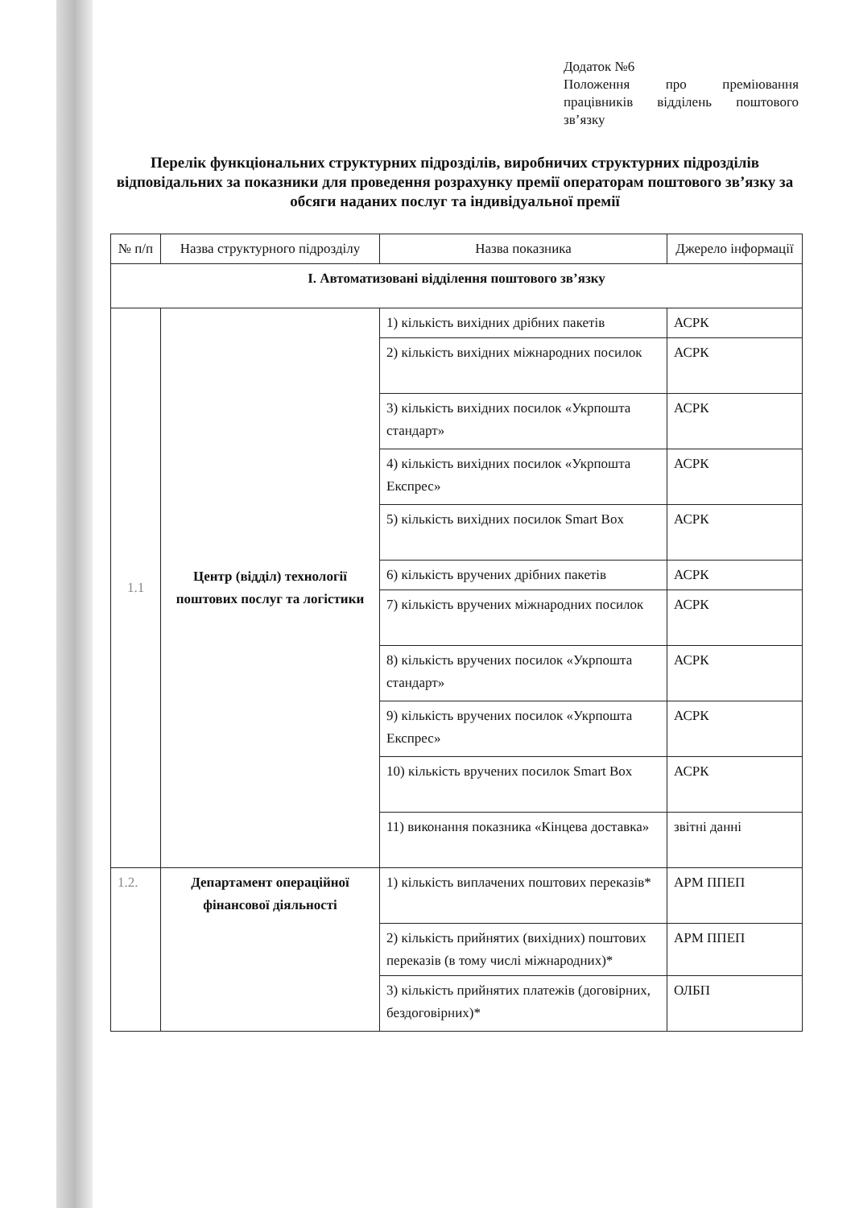Додаток №6
Положення про преміювання працівників відділень поштового зв’язку
Перелік функціональних структурних підрозділів, виробничих структурних підрозділів відповідальних за показники для проведення розрахунку премії операторам поштового зв’язку за обсяги наданих послуг та індивідуальної премії
| № п/п | Назва структурного підрозділу | Назва показника | Джерело інформації |
| --- | --- | --- | --- |
| І. Автоматизовані відділення поштового зв’язку | | | |
| 1.1 | Центр (відділ) технології поштових послуг та логістики | 1) кількість вихідних дрібних пакетів | АСРК |
| | | 2) кількість вихідних міжнародних посилок | АСРК |
| | | 3) кількість вихідних посилок «Укрпошта стандарт» | АСРК |
| | | 4) кількість вихідних посилок «Укрпошта Експрес» | АСРК |
| | | 5) кількість вихідних посилок Smart Box | АСРК |
| | | 6) кількість вручених дрібних пакетів | АСРК |
| | | 7) кількість вручених міжнародних посилок | АСРК |
| | | 8) кількість вручених посилок «Укрпошта стандарт» | АСРК |
| | | 9) кількість вручених посилок «Укрпошта Експрес» | АСРК |
| | | 10) кількість вручених посилок Smart Box | АСРК |
| | | 11) виконання показника «Кінцева доставка» | звітні данні |
| 1.2. | Департамент операційної фінансової діяльності | 1) кількість виплачених поштових переказів* | АРМ ППЕП |
| | | 2) кількість прийнятих (вихідних) поштових переказів (в тому числі міжнародних)* | АРМ ППЕП |
| | | 3) кількість прийнятих платежів (договірних, бездоговірних)* | ОЛБП |